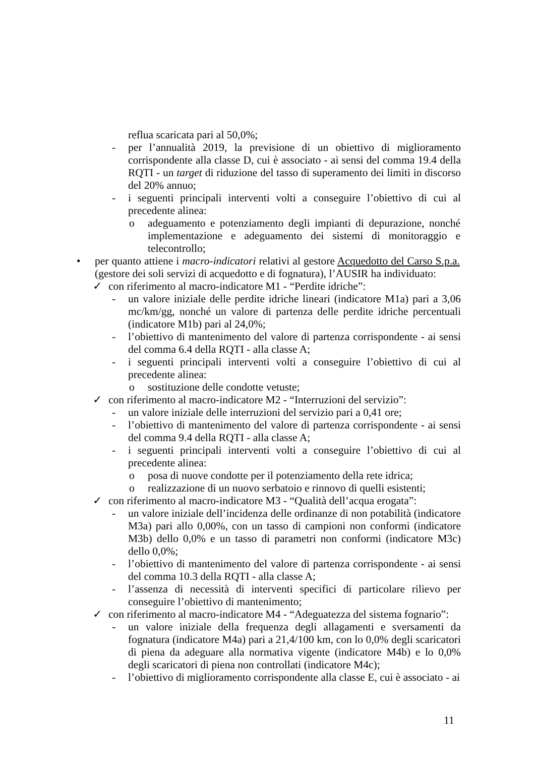reflua scaricata pari al 50,0%;
- per l’annualità 2019, la previsione di un obiettivo di miglioramento corrispondente alla classe D, cui è associato - ai sensi del comma 19.4 della RQTI - un target di riduzione del tasso di superamento dei limiti in discorso del 20% annuo;
- i seguenti principali interventi volti a conseguire l’obiettivo di cui al precedente alinea:
o adeguamento e potenziamento degli impianti di depurazione, nonché implementazione e adeguamento dei sistemi di monitoraggio e telecontrollo;
• per quanto attiene i macro-indicatori relativi al gestore Acquedotto del Carso S.p.a. (gestore dei soli servizi di acquedotto e di fognatura), l’AUSIR ha individuato:
✓ con riferimento al macro-indicatore M1 - “Perdite idriche”:
- un valore iniziale delle perdite idriche lineari (indicatore M1a) pari a 3,06 mc/km/gg, nonché un valore di partenza delle perdite idriche percentuali (indicatore M1b) pari al 24,0%;
- l’obiettivo di mantenimento del valore di partenza corrispondente - ai sensi del comma 6.4 della RQTI - alla classe A;
- i seguenti principali interventi volti a conseguire l’obiettivo di cui al precedente alinea:
o sostituzione delle condotte vetuste;
✓ con riferimento al macro-indicatore M2 - “Interruzioni del servizio”:
- un valore iniziale delle interruzioni del servizio pari a 0,41 ore;
- l’obiettivo di mantenimento del valore di partenza corrispondente - ai sensi del comma 9.4 della RQTI - alla classe A;
- i seguenti principali interventi volti a conseguire l’obiettivo di cui al precedente alinea:
o posa di nuove condotte per il potenziamento della rete idrica;
o realizzazione di un nuovo serbatoio e rinnovo di quelli esistenti;
✓ con riferimento al macro-indicatore M3 - “Qualità dell’acqua erogata”:
- un valore iniziale dell’incidenza delle ordinanze di non potabilità (indicatore M3a) pari allo 0,00%, con un tasso di campioni non conformi (indicatore M3b) dello 0,0% e un tasso di parametri non conformi (indicatore M3c) dello 0,0%;
- l’obiettivo di mantenimento del valore di partenza corrispondente - ai sensi del comma 10.3 della RQTI - alla classe A;
- l’assenza di necessità di interventi specifici di particolare rilievo per conseguire l’obiettivo di mantenimento;
✓ con riferimento al macro-indicatore M4 - “Adeguatezza del sistema fognario”:
- un valore iniziale della frequenza degli allagamenti e sversamenti da fognatura (indicatore M4a) pari a 21,4/100 km, con lo 0,0% degli scaricatori di piena da adeguare alla normativa vigente (indicatore M4b) e lo 0,0% degli scaricatori di piena non controllati (indicatore M4c);
- l’obiettivo di miglioramento corrispondente alla classe E, cui è associato - ai
11